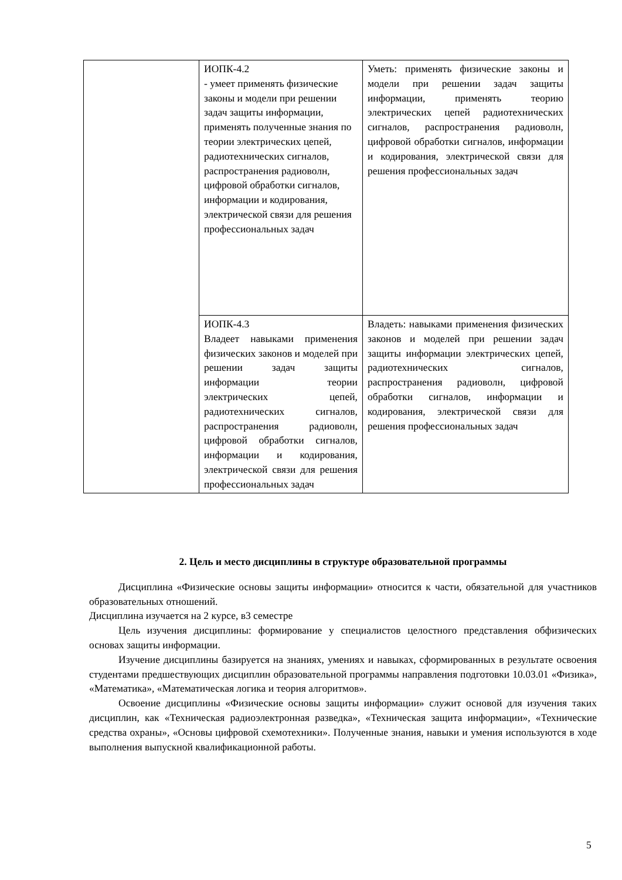| | ИОПК-4.2 - умеет применять физические законы и модели при решении задач защиты информации, применять полученные знания по теории электрических цепей, радиотехнических сигналов, распространения радиоволн, цифровой обработки сигналов, информации и кодирования, электрической связи для решения профессиональных задач | Уметь: применять физические законы и модели при решении задач защиты информации, применять теорию электрических цепей радиотехнических сигналов, распространения радиоволн, цифровой обработки сигналов, информации и кодирования, электрической связи для решения профессиональных задач |
| | ИОПК-4.3 Владеет навыками применения физических законов и моделей при решении задач защиты информации теории электрических цепей, радиотехнических сигналов, распространения радиоволн, цифровой обработки сигналов, информации и кодирования, электрической связи для решения профессиональных задач | Владеть: навыками применения физических законов и моделей при решении задач защиты информации электрических цепей, радиотехнических сигналов, распространения радиоволн, цифровой обработки сигналов, информации и кодирования, электрической связи для решения профессиональных задач |
2. Цель и место дисциплины в структуре образовательной программы
Дисциплина «Физические основы защиты информации» относится к части, обязательной для участников образовательных отношений.
Дисциплина изучается на 2 курсе, в3 семестре
Цель изучения дисциплины: формирование у специалистов целостного представления обфизических основах защиты информации.
Изучение дисциплины базируется на знаниях, умениях и навыках, сформированных в результате освоения студентами предшествующих дисциплин образовательной программы направления подготовки 10.03.01 «Физика», «Математика», «Математическая логика и теория алгоритмов».
Освоение дисциплины «Физические основы защиты информации» служит основой для изучения таких дисциплин, как «Техническая радиоэлектронная разведка», «Техническая защита информации», «Технические средства охраны», «Основы цифровой схемотехники». Полученные знания, навыки и умения используются в ходе выполнения выпускной квалификационной работы.
5